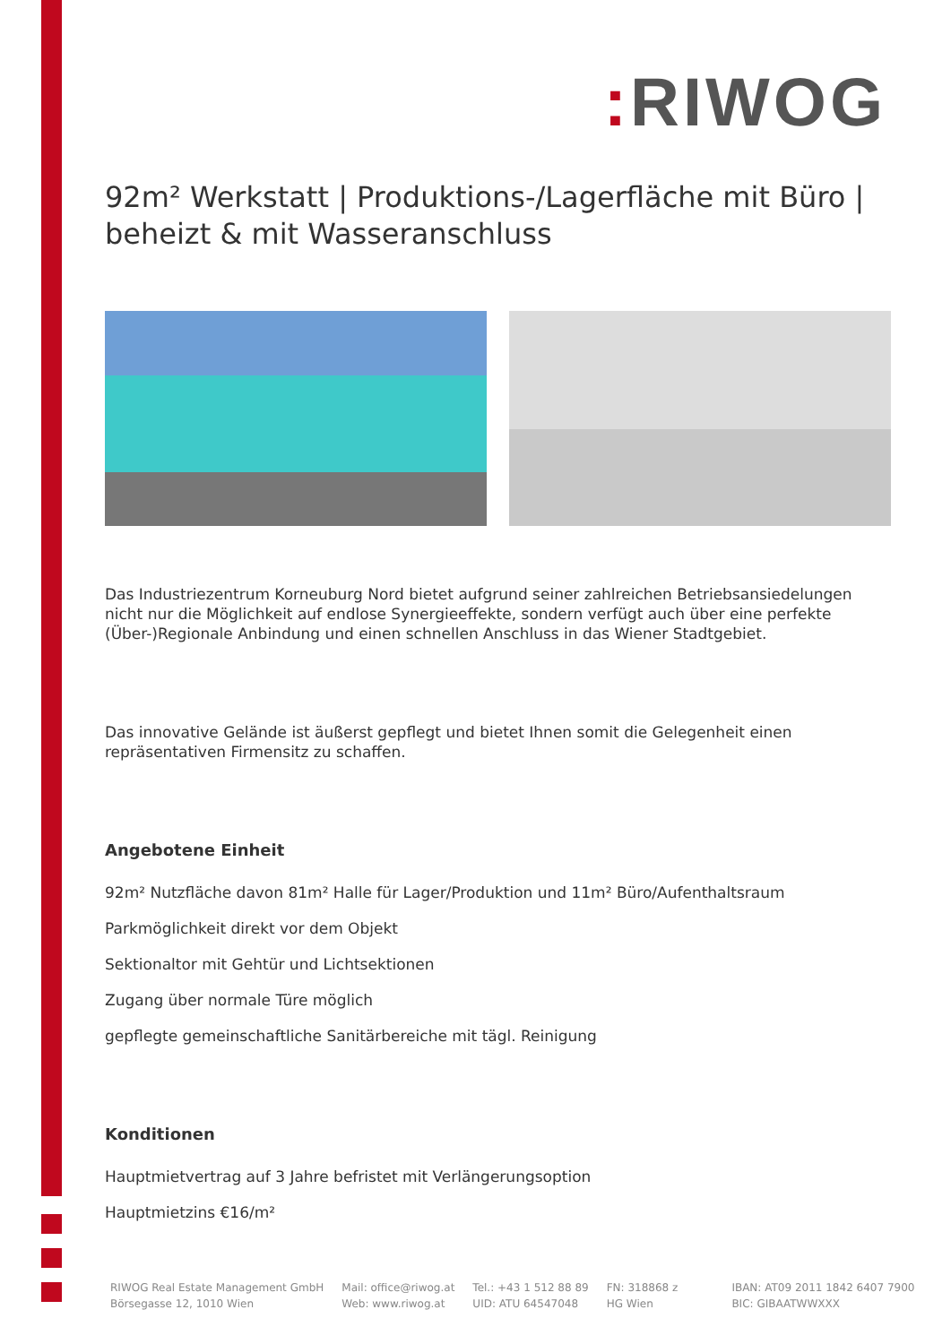: RIWOG
92m² Werkstatt | Produktions-/Lagerfläche mit Büro | beheizt & mit Wasseranschluss
Das Industriezentrum Korneuburg Nord bietet aufgrund seiner zahlreichen Betriebsansiedelungen nicht nur die Möglichkeit auf endlose Synergieeffekte, sondern verfügt auch über eine perfekte (Über-)Regionale Anbindung und einen schnellen Anschluss in das Wiener Stadtgebiet.
Das innovative Gelände ist äußerst gepflegt und bietet Ihnen somit die Gelegenheit einen repräsentativen Firmensitz zu schaffen.
Angebotene Einheit
92m² Nutzfläche davon 81m² Halle für Lager/Produktion und 11m² Büro/Aufenthaltsraum
Parkmöglichkeit direkt vor dem Objekt
Sektionaltor mit Gehtür und Lichtsektionen
Zugang über normale Türe möglich
gepflegte gemeinschaftliche Sanitärbereiche mit tägl. Reinigung
Konditionen
Hauptmietvertrag auf 3 Jahre befristet mit Verlängerungsoption
Hauptmietzins €16/m²
RIWOG Real Estate Management GmbH
Börsegasse 12, 1010 Wien
Mail: office@riwog.at
Web: www.riwog.at
Tel.: +43 1 512 88 89
UID: ATU 64547048
FN: 318868 z
HG Wien
IBAN: AT09 2011 1842 6407 7900
BIC: GIBAATWWXXX